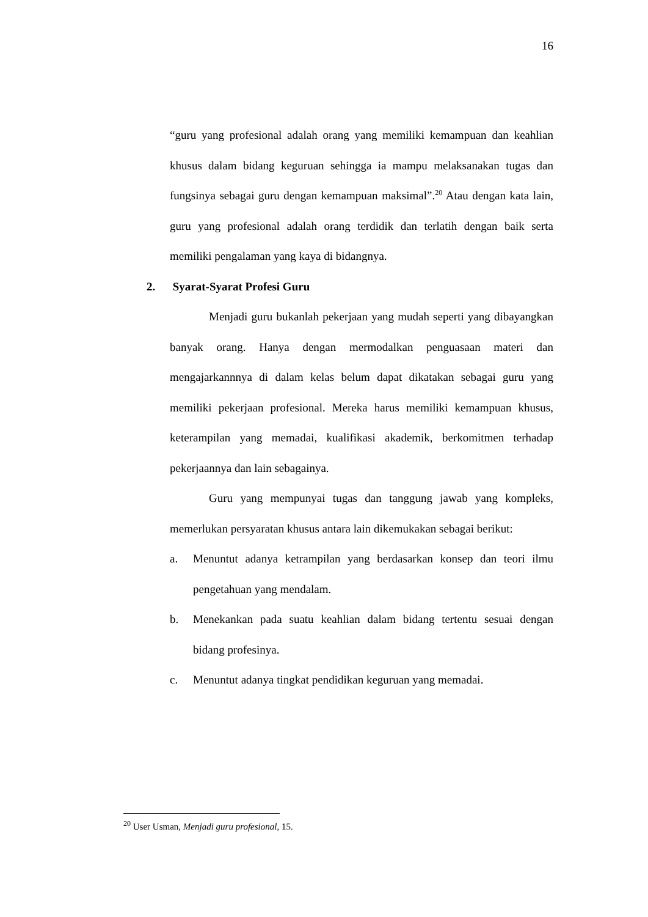16
“guru yang profesional adalah orang yang memiliki kemampuan dan keahlian khusus dalam bidang keguruan sehingga ia mampu melaksanakan tugas dan fungsinya sebagai guru dengan kemampuan maksimal”.<sup>20</sup> Atau dengan kata lain, guru yang profesional adalah orang terdidik dan terlatih dengan baik serta memiliki pengalaman yang kaya di bidangnya.
2. Syarat-Syarat Profesi Guru
Menjadi guru bukanlah pekerjaan yang mudah seperti yang dibayangkan banyak orang. Hanya dengan mermodalkan penguasaan materi dan mengajarkannnya di dalam kelas belum dapat dikatakan sebagai guru yang memiliki pekerjaan profesional. Mereka harus memiliki kemampuan khusus, keterampilan yang memadai, kualifikasi akademik, berkomitmen terhadap pekerjaannya dan lain sebagainya.
Guru yang mempunyai tugas dan tanggung jawab yang kompleks, memerlukan persyaratan khusus antara lain dikemukakan sebagai berikut:
a. Menuntut adanya ketrampilan yang berdasarkan konsep dan teori ilmu pengetahuan yang mendalam.
b. Menekankan pada suatu keahlian dalam bidang tertentu sesuai dengan bidang profesinya.
c. Menuntut adanya tingkat pendidikan keguruan yang memadai.
<sup>20</sup> User Usman, Menjadi guru profesional, 15.